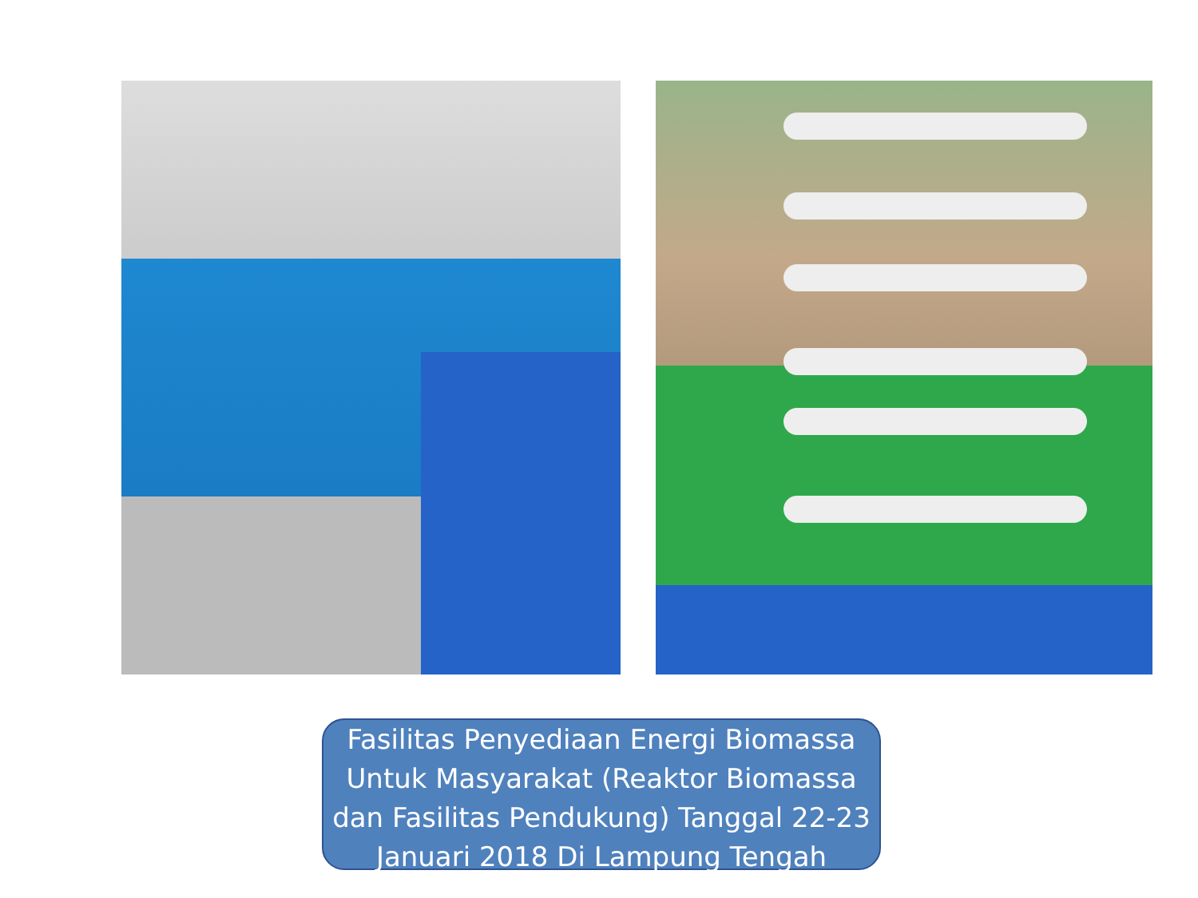Fasilitas Penyediaan Energi Biomassa Untuk Masyarakat (Reaktor Biomassa dan Fasilitas Pendukung) Tanggal 22-23 Januari 2018 Di Lampung Tengah